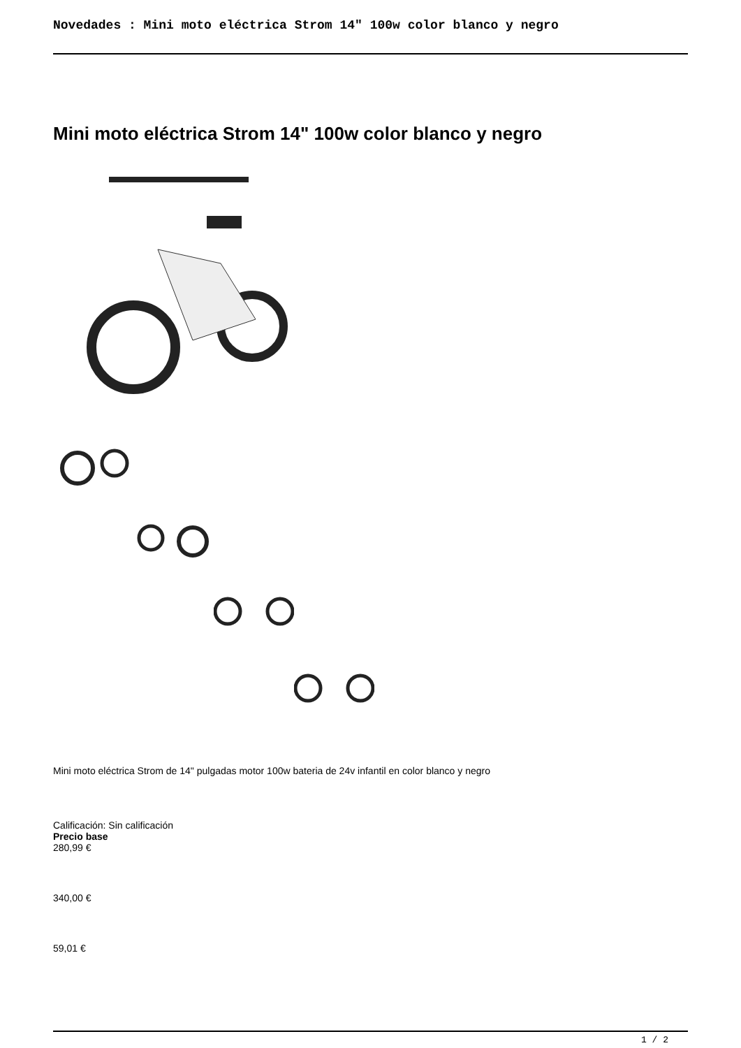Novedades : Mini moto eléctrica Strom 14" 100w color blanco y negro
Mini moto eléctrica Strom 14" 100w color blanco y negro
Mini moto eléctrica Strom de 14" pulgadas motor 100w bateria de 24v infantil en color blanco y negro
Calificación: Sin calificación
Precio base
280,99 €
340,00 €
59,01 €
1 / 2